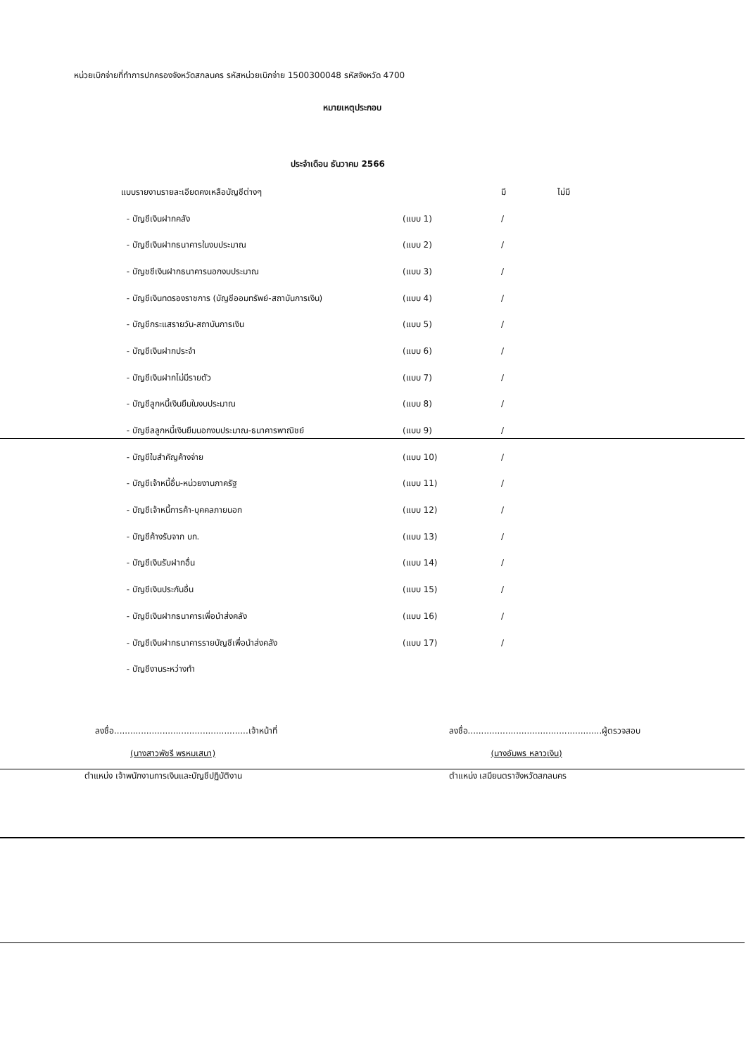หน่วยเบิกจ่ายที่ทำการปกครองจังหวัดสกลนคร รหัสหน่วยเบิกจ่าย 1500300048 รหัสจังหวัด 4700
หมายเหตุประกอบ
ประจำเดือน ธันวาคม 2566
| แบบรายงานรายละเอียดคงเหลือบัญชีต่างๆ | | มี | ไม่มี |
| - บัญชีเงินฝากคลัง | (แบบ 1) | / | |
| - บัญชีเงินฝากธนาคารในงบประมาณ | (แบบ 2) | / | |
| - บัญชชีเงินฝากธนาคารนอกงบประมาณ | (แบบ 3) | / | |
| - บัญชีเงินทดรองราชการ (บัญชีออมทรัพย์-สถาบันการเงิน) | (แบบ 4) | / | |
| - บัญชีกระแสรายวัน-สถาบันการเงิน | (แบบ 5) | / | |
| - บัญชีเงินฝากประจำ | (แบบ 6) | / | |
| - บัญชีเงินฝากไม่มีรายตัว | (แบบ 7) | / | |
| - บัญชีลูกหนี้เงินยืมในงบประมาณ | (แบบ 8) | / | |
| - บัญชีลลูกหนี้เงินยืมนอกงบประมาณ-ธนาคารพาณิชย์ | (แบบ 9) | / | |
| - บัญชีใบสำคัญค้างจ่าย | (แบบ 10) | / | |
| - บัญชีเจ้าหนี้อื่น-หน่วยงานภาครัฐ | (แบบ 11) | / | |
| - บัญชีเจ้าหนี้การค้า-บุคคลภายนอก | (แบบ 12) | / | |
| - บัญชีค้างรับจาก บก. | (แบบ 13) | / | |
| - บัญชีเงินรับฝากอื่น | (แบบ 14) | / | |
| - บัญชีเงินประกันอื่น | (แบบ 15) | / | |
| - บัญชีเงินฝากธนาคารเพื่อนำส่งคลัง | (แบบ 16) | / | |
| - บัญชีเงินฝากธนาคารรายบัญชีเพื่อนำส่งคลัง | (แบบ 17) | / | |
| - บัญชีงานระหว่างทำ | | | |
ลงชื่อ..................................................เจ้าหน้าที่
(นางสาวพัชรี พรหมเสนา)
ตำแหน่ง เจ้าพนักงานการเงินและบัญชีปฏิบัติงาน
ลงชื่อ..................................................ผู้ตรวจสอบ
(นางอัมพร หลาวเงิน)
ตำแหน่ง เสมียนตราจังหวัดสกลนคร